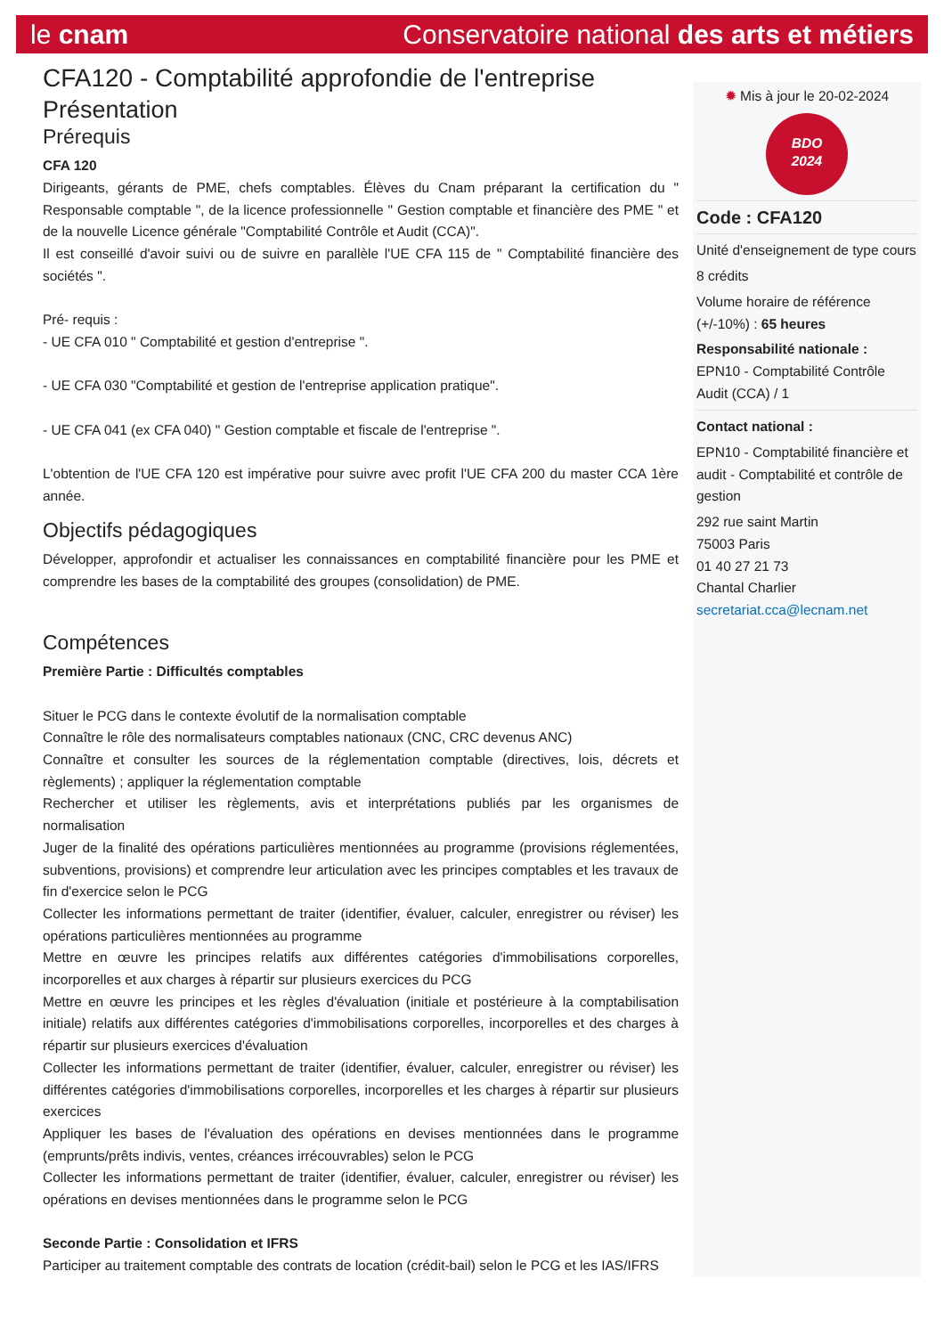le cnam Conservatoire national des arts et métiers
CFA120 - Comptabilité approfondie de l'entreprise
Présentation
Prérequis
CFA 120
Dirigeants, gérants de PME, chefs comptables. Élèves du Cnam préparant la certification du " Responsable comptable ", de la licence professionnelle " Gestion comptable et financière des PME " et de la nouvelle Licence générale "Comptabilité Contrôle et Audit (CCA)".
Il est conseillé d'avoir suivi ou de suivre en parallèle l'UE CFA 115 de " Comptabilité financière des sociétés ".
Pré- requis :
- UE CFA 010 " Comptabilité et gestion d'entreprise ".
- UE CFA 030 "Comptabilité et gestion de l'entreprise application pratique".
- UE CFA 041 (ex CFA 040) " Gestion comptable et fiscale de l'entreprise ".
L'obtention de l'UE CFA 120 est impérative pour suivre avec profit l'UE CFA 200 du master CCA 1ère année.
Objectifs pédagogiques
Développer, approfondir et actualiser les connaissances en comptabilité financière pour les PME et comprendre les bases de la comptabilité des groupes (consolidation) de PME.
Compétences
Première Partie : Difficultés comptables
Situer le PCG dans le contexte évolutif de la normalisation comptable
Connaître le rôle des normalisateurs comptables nationaux (CNC, CRC devenus ANC)
Connaître et consulter les sources de la réglementation comptable (directives, lois, décrets et règlements) ; appliquer la réglementation comptable
Rechercher et utiliser les règlements, avis et interprétations publiés par les organismes de normalisation
Juger de la finalité des opérations particulières mentionnées au programme (provisions réglementées, subventions, provisions) et comprendre leur articulation avec les principes comptables et les travaux de fin d'exercice selon le PCG
Collecter les informations permettant de traiter (identifier, évaluer, calculer, enregistrer ou réviser) les opérations particulières mentionnées au programme
Mettre en œuvre les principes relatifs aux différentes catégories d'immobilisations corporelles, incorporelles et aux charges à répartir sur plusieurs exercices du PCG
Mettre en œuvre les principes et les règles d'évaluation (initiale et postérieure à la comptabilisation initiale) relatifs aux différentes catégories d'immobilisations corporelles, incorporelles et des charges à répartir sur plusieurs exercices d'évaluation
Collecter les informations permettant de traiter (identifier, évaluer, calculer, enregistrer ou réviser) les différentes catégories d'immobilisations corporelles, incorporelles et les charges à répartir sur plusieurs exercices
Appliquer les bases de l'évaluation des opérations en devises mentionnées dans le programme (emprunts/prêts indivis, ventes, créances irrécouvrables) selon le PCG
Collecter les informations permettant de traiter (identifier, évaluer, calculer, enregistrer ou réviser) les opérations en devises mentionnées dans le programme selon le PCG
Seconde Partie : Consolidation et IFRS
Participer au traitement comptable des contrats de location (crédit-bail) selon le PCG et les IAS/IFRS
✹ Mis à jour le 20-02-2024
BDO
2024
Code : CFA120
Unité d'enseignement de type cours
8 crédits
Volume horaire de référence (+/-10%) : 65 heures
Responsabilité nationale :
EPN10 - Comptabilité Contrôle Audit (CCA) / 1
Contact national :
EPN10 - Comptabilité financière et audit - Comptabilité et contrôle de gestion
292 rue saint Martin
75003 Paris
01 40 27 21 73
Chantal Charlier
secretariat.cca@lecnam.net